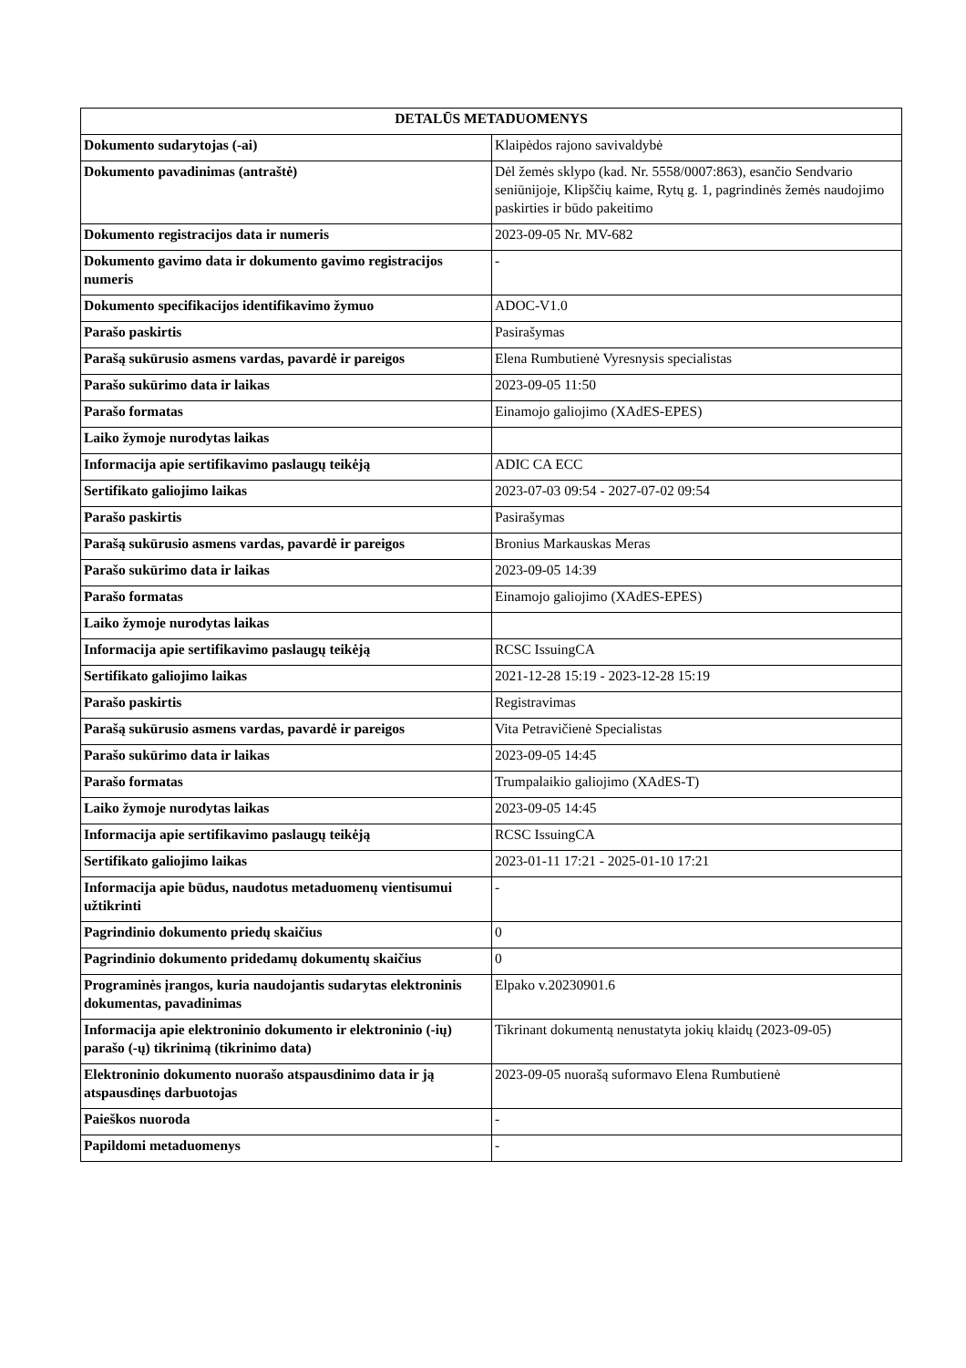| DETALŪS METADUOMENYS | |
| --- | --- |
| Dokumento sudarytojas (-ai) | Klaipėdos rajono savivaldybė |
| Dokumento pavadinimas (antraštė) | Dėl žemės sklypo (kad. Nr. 5558/0007:863), esančio Sendvario seniūnijoje, Klipščių kaime, Rytų g. 1, pagrindinės žemės naudojimo paskirties ir būdo pakeitimo |
| Dokumento registracijos data ir numeris | 2023-09-05 Nr. MV-682 |
| Dokumento gavimo data ir dokumento gavimo registracijos numeris | - |
| Dokumento specifikacijos identifikavimo žymuo | ADOC-V1.0 |
| Parašo paskirtis | Pasirašymas |
| Parašą sukūrusio asmens vardas, pavardė ir pareigos | Elena Rumbutienė Vyresnysis specialistas |
| Parašo sukūrimo data ir laikas | 2023-09-05 11:50 |
| Parašo formatas | Einamojo galiojimo (XAdES-EPES) |
| Laiko žymoje nurodytas laikas | |
| Informacija apie sertifikavimo paslaugų teikėją | ADIC CA ECC |
| Sertifikato galiojimo laikas | 2023-07-03 09:54 - 2027-07-02 09:54 |
| Parašo paskirtis | Pasirašymas |
| Parašą sukūrusio asmens vardas, pavardė ir pareigos | Bronius Markauskas Meras |
| Parašo sukūrimo data ir laikas | 2023-09-05 14:39 |
| Parašo formatas | Einamojo galiojimo (XAdES-EPES) |
| Laiko žymoje nurodytas laikas | |
| Informacija apie sertifikavimo paslaugų teikėją | RCSC IssuingCA |
| Sertifikato galiojimo laikas | 2021-12-28 15:19 - 2023-12-28 15:19 |
| Parašo paskirtis | Registravimas |
| Parašą sukūrusio asmens vardas, pavardė ir pareigos | Vita Petravičienė Specialistas |
| Parašo sukūrimo data ir laikas | 2023-09-05 14:45 |
| Parašo formatas | Trumpalaikio galiojimo (XAdES-T) |
| Laiko žymoje nurodytas laikas | 2023-09-05 14:45 |
| Informacija apie sertifikavimo paslaugų teikėją | RCSC IssuingCA |
| Sertifikato galiojimo laikas | 2023-01-11 17:21 - 2025-01-10 17:21 |
| Informacija apie būdus, naudotus metaduomenų vientisumui užtikrinti | - |
| Pagrindinio dokumento priedų skaičius | 0 |
| Pagrindinio dokumento pridedamų dokumentų skaičius | 0 |
| Programinės įrangos, kuria naudojantis sudarytas elektroninis dokumentas, pavadinimas | Elpako v.20230901.6 |
| Informacija apie elektroninio dokumento ir elektroninio (-ių) parašo (-ų) tikrinimą (tikrinimo data) | Tikrinant dokumentą nenustatyta jokių klaidų (2023-09-05) |
| Elektroninio dokumento nuorašo atspausdinimo data ir ją atspausdinęs darbuotojas | 2023-09-05 nuorašą suformavo Elena Rumbutienė |
| Paieškos nuoroda | - |
| Papildomi metaduomenys | - |